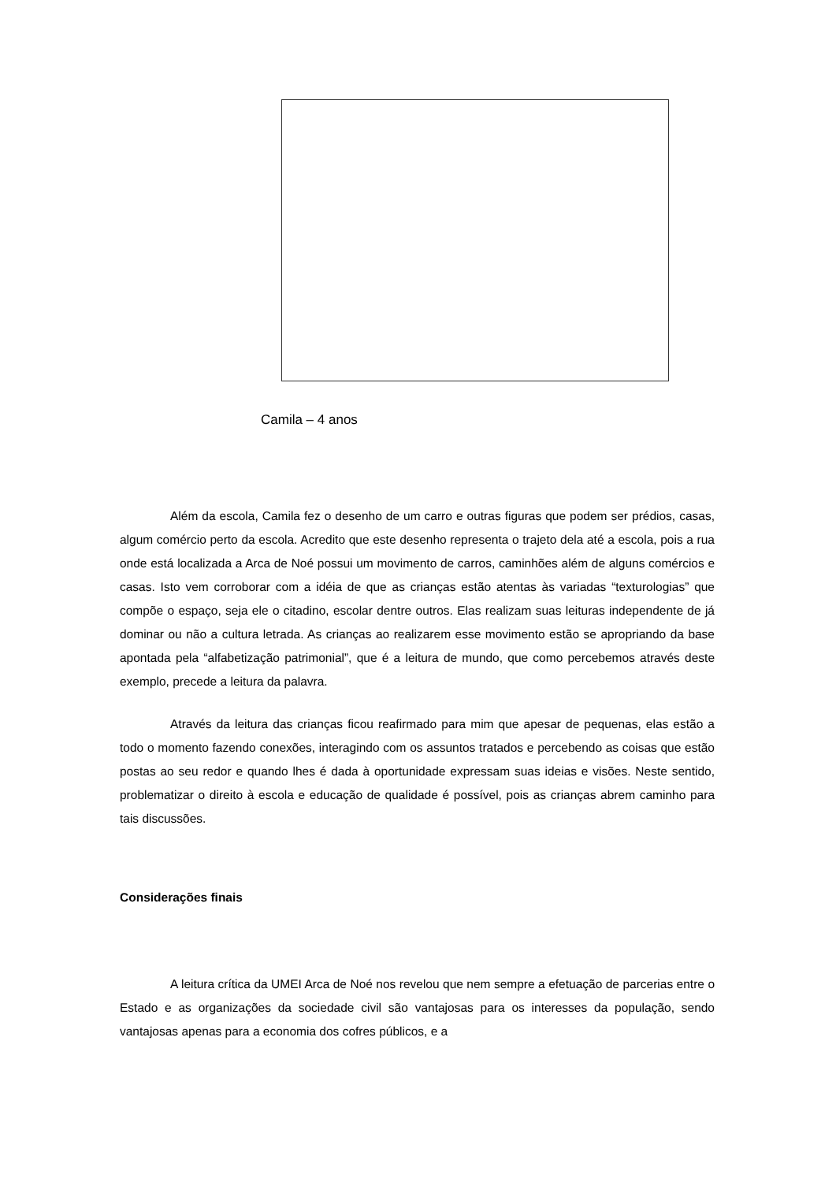Camila – 4 anos
Além da escola, Camila fez o desenho de um carro e outras figuras que podem ser prédios, casas, algum comércio perto da escola. Acredito que este desenho representa o trajeto dela até a escola, pois a rua onde está localizada a Arca de Noé possui um movimento de carros, caminhões além de alguns comércios e casas. Isto vem corroborar com a idéia de que as crianças estão atentas às variadas “texturologias” que compõe o espaço, seja ele o citadino, escolar dentre outros. Elas realizam suas leituras independente de já dominar ou não a cultura letrada. As crianças ao realizarem esse movimento estão se apropriando da base apontada pela “alfabetização patrimonial”, que é a leitura de mundo, que como percebemos através deste exemplo, precede a leitura da palavra.
Através da leitura das crianças ficou reafirmado para mim que apesar de pequenas, elas estão a todo o momento fazendo conexões, interagindo com os assuntos tratados e percebendo as coisas que estão postas ao seu redor e quando lhes é dada à oportunidade expressam suas ideias e visões. Neste sentido, problematizar o direito à escola e educação de qualidade é possível, pois as crianças abrem caminho para tais discussões.
Considerações finais
A leitura crítica da UMEI Arca de Noé nos revelou que nem sempre a efetuação de parcerias entre o Estado e as organizações da sociedade civil são vantajosas para os interesses da população, sendo vantajosas apenas para a economia dos cofres públicos, e a